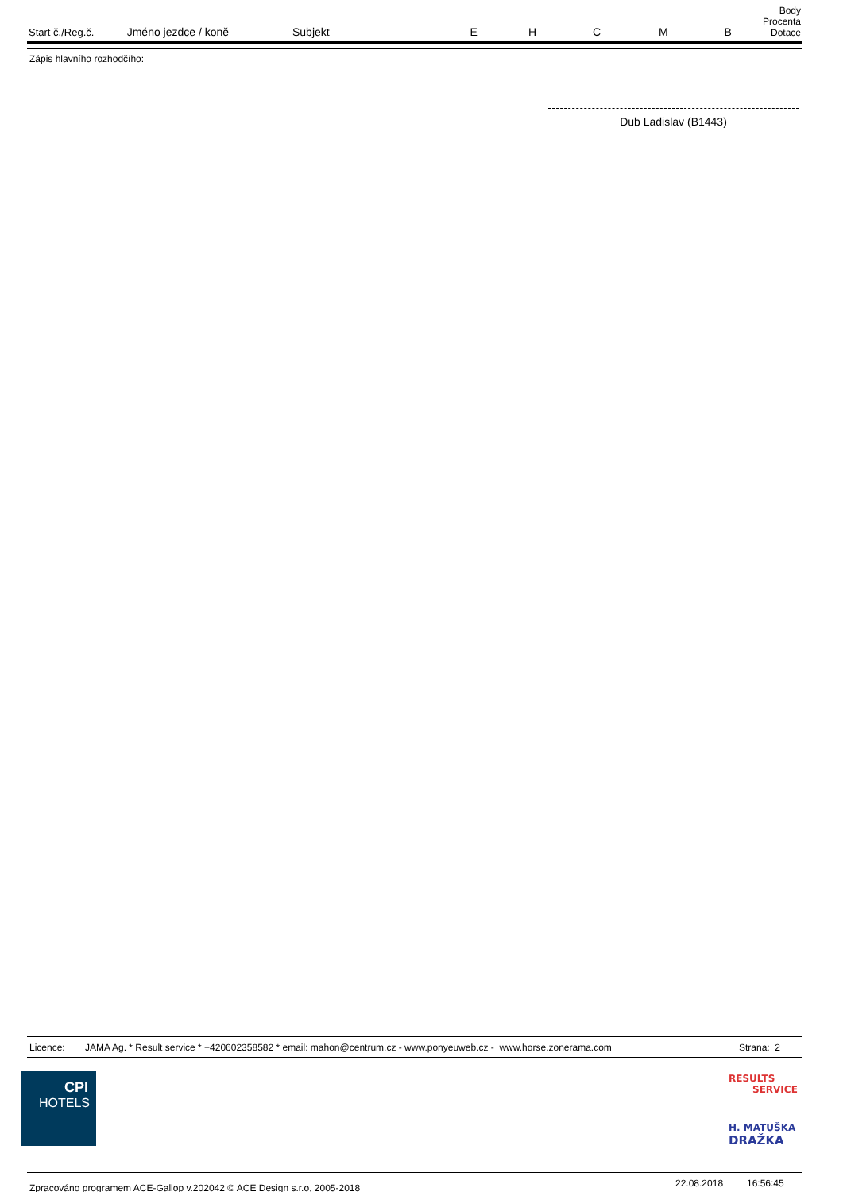| Start č./Reg.č. | Jméno jezdce / koně | Subjekt | E | H | C | M | B | Body Procenta Dotace |
| --- | --- | --- | --- | --- | --- | --- | --- | --- |
Zápis hlavního rozhodčího:
Dub Ladislav (B1443)
Licence: JAMA Ag. * Result service * +420602358582 * email: mahon@centrum.cz - www.ponyeuweb.cz - www.horse.zonerama.com Strana: 2
CPI
HOTELS
RESULTS
SERVICE
H. MATUŠKA
DRAŽKA
Zpracováno programem ACE-Gallop v.202042 © ACE Design s.r.o, 2005-2018 22.08.2018 16:56:45